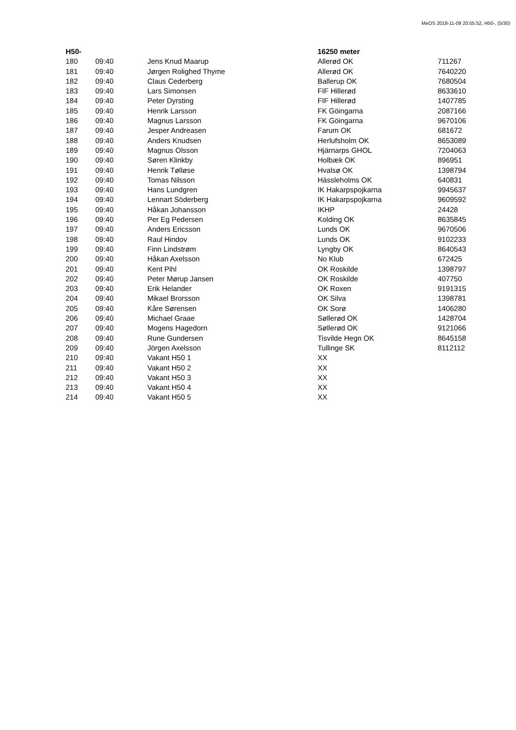MeOS 2018-11-09 20:55:52, H50-, (5/30)
| H50- | | | 16250 meter | |
| --- | --- | --- | --- | --- |
| 180 | 09:40 | Jens Knud Maarup | Allerød OK | 711267 |
| 181 | 09:40 | Jørgen Rolighed Thyme | Allerød OK | 7640220 |
| 182 | 09:40 | Claus Cederberg | Ballerup OK | 7680504 |
| 183 | 09:40 | Lars Simonsen | FIF Hillerød | 8633610 |
| 184 | 09:40 | Peter Dyrsting | FIF Hillerød | 1407785 |
| 185 | 09:40 | Henrik Larsson | FK Göingarna | 2087166 |
| 186 | 09:40 | Magnus Larsson | FK Göingarna | 9670106 |
| 187 | 09:40 | Jesper Andreasen | Farum OK | 681672 |
| 188 | 09:40 | Anders Knudsen | Herlufsholm OK | 8653089 |
| 189 | 09:40 | Magnus Olsson | Hjärnarps GHOL | 7204063 |
| 190 | 09:40 | Søren Klinkby | Holbæk OK | 896951 |
| 191 | 09:40 | Henrik Tølløse | Hvalsø OK | 1398794 |
| 192 | 09:40 | Tomas Nilsson | Hässleholms OK | 640831 |
| 193 | 09:40 | Hans Lundgren | IK Hakarpspojkarna | 9945637 |
| 194 | 09:40 | Lennart Söderberg | IK Hakarpspojkarna | 9609592 |
| 195 | 09:40 | Håkan Johansson | IKHP | 24428 |
| 196 | 09:40 | Per Eg Pedersen | Kolding OK | 8635845 |
| 197 | 09:40 | Anders Ericsson | Lunds OK | 9670506 |
| 198 | 09:40 | Raul Hindov | Lunds OK | 9102233 |
| 199 | 09:40 | Finn Lindstrøm | Lyngby OK | 8640543 |
| 200 | 09:40 | Håkan Axelsson | No Klub | 672425 |
| 201 | 09:40 | Kent Pihl | OK Roskilde | 1398797 |
| 202 | 09:40 | Peter Mørup Jansen | OK Roskilde | 407750 |
| 203 | 09:40 | Erik Helander | OK Roxen | 9191315 |
| 204 | 09:40 | Mikael Brorsson | OK Silva | 1398781 |
| 205 | 09:40 | Kåre Sørensen | OK Sorø | 1406280 |
| 206 | 09:40 | Michael Graae | Søllerød OK | 1428704 |
| 207 | 09:40 | Mogens Hagedorn | Søllerød OK | 9121066 |
| 208 | 09:40 | Rune Gundersen | Tisvilde Hegn OK | 8645158 |
| 209 | 09:40 | Jörgen Axelsson | Tullinge SK | 8112112 |
| 210 | 09:40 | Vakant H50 1 | XX | |
| 211 | 09:40 | Vakant H50 2 | XX | |
| 212 | 09:40 | Vakant H50 3 | XX | |
| 213 | 09:40 | Vakant H50 4 | XX | |
| 214 | 09:40 | Vakant H50 5 | XX | |